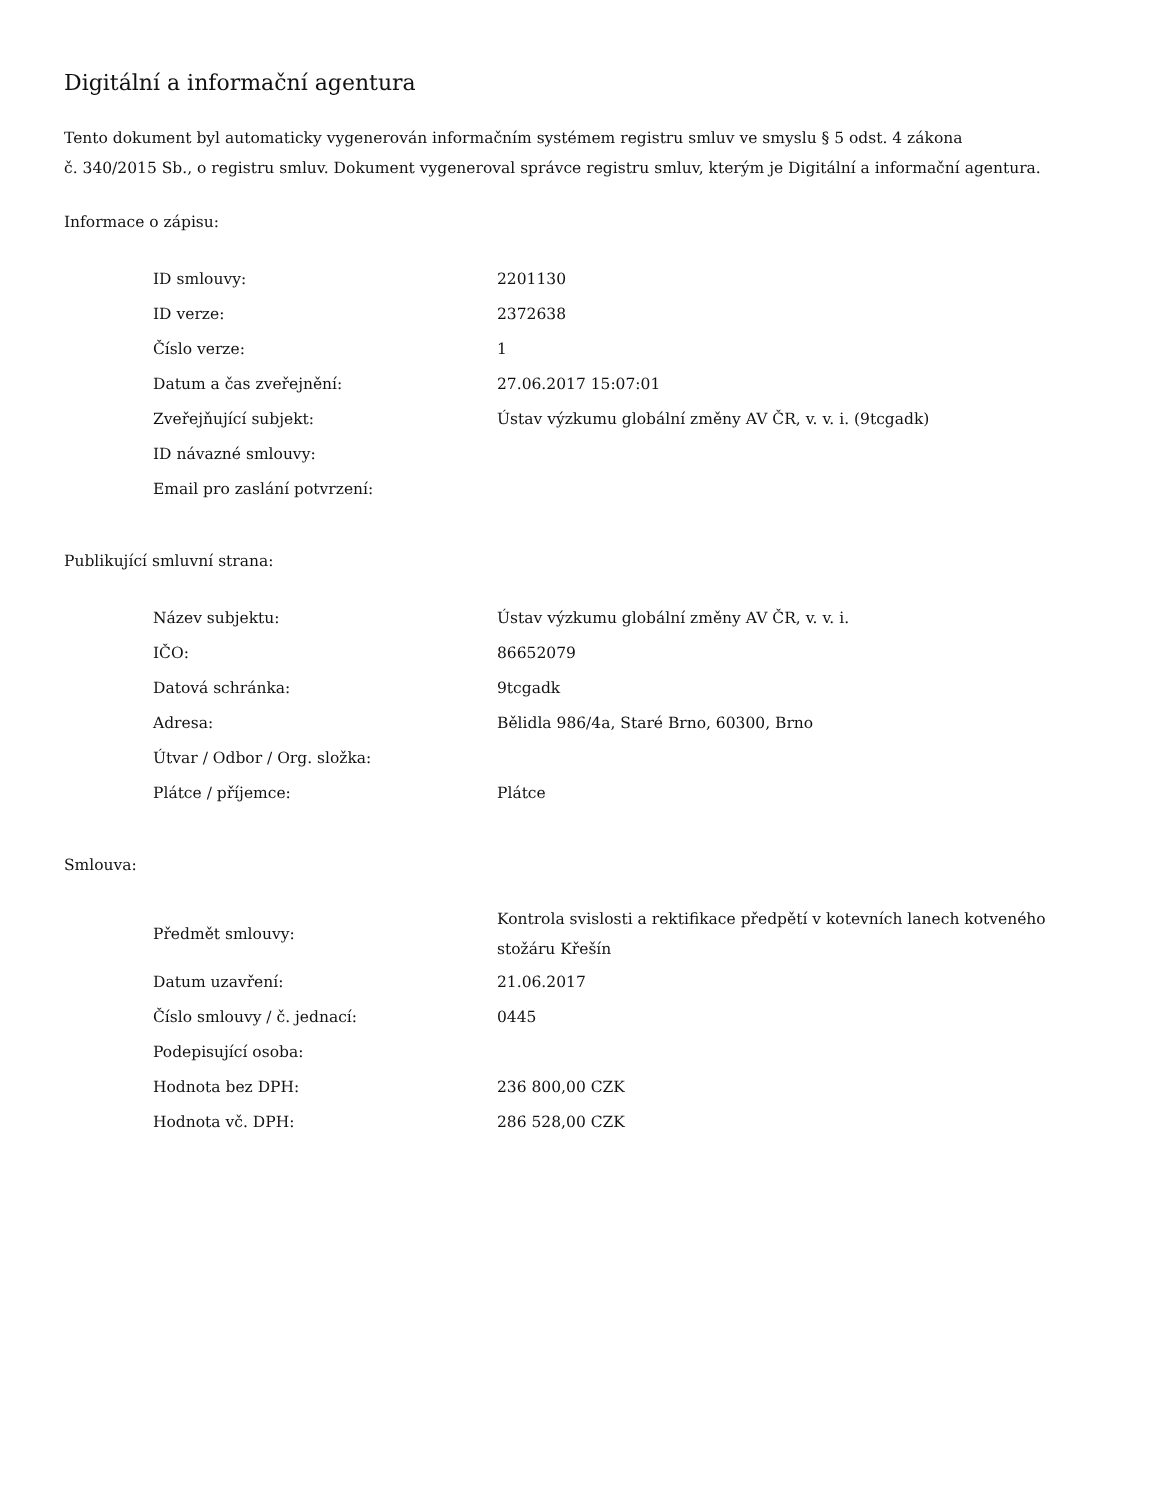Digitální a informační agentura
Tento dokument byl automaticky vygenerován informačním systémem registru smluv ve smyslu § 5 odst. 4 zákona
č. 340/2015 Sb., o registru smluv. Dokument vygeneroval správce registru smluv, kterým je Digitální a informační agentura.
Informace o zápisu:
| ID smlouvy: | 2201130 |
| ID verze: | 2372638 |
| Číslo verze: | 1 |
| Datum a čas zveřejnění: | 27.06.2017 15:07:01 |
| Zveřejňující subjekt: | Ústav výzkumu globální změny AV ČR, v. v. i. (9tcgadk) |
| ID návazné smlouvy: | |
| Email pro zaslání potvrzení: | |
Publikující smluvní strana:
| Název subjektu: | Ústav výzkumu globální změny AV ČR, v. v. i. |
| IČO: | 86652079 |
| Datová schránka: | 9tcgadk |
| Adresa: | Bělidla 986/4a, Staré Brno, 60300, Brno |
| Útvar / Odbor / Org. složka: | |
| Plátce / příjemce: | Plátce |
Smlouva:
| Předmět smlouvy: | Kontrola svislosti a rektifikace předpětí v kotevních lanech kotveného stožáru Křešín |
| Datum uzavření: | 21.06.2017 |
| Číslo smlouvy / č. jednací: | 0445 |
| Podepisující osoba: | |
| Hodnota bez DPH: | 236 800,00 CZK |
| Hodnota vč. DPH: | 286 528,00 CZK |